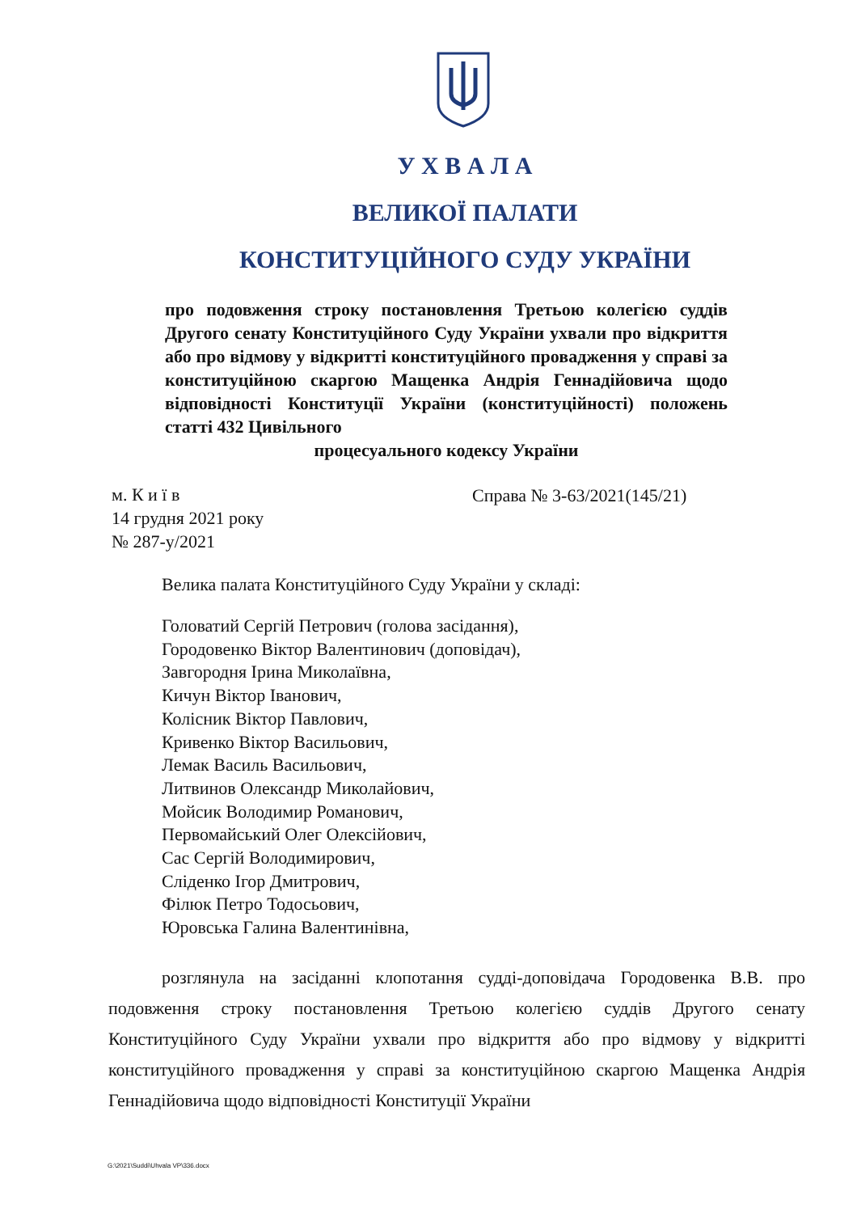У Х В А Л А
ВЕЛИКОЇ ПАЛАТИ
КОНСТИТУЦІЙНОГО СУДУ УКРАЇНИ
про подовження строку постановлення Третьою колегією суддів Другого сенату Конституційного Суду України ухвали про відкриття або про відмову у відкритті конституційного провадження у справі за конституційною скаргою Мащенка Андрія Геннадійовича щодо відповідності Конституції України (конституційності) положень статті 432 Цивільного
процесуального кодексу України
м. К и ї в
14 грудня 2021 року
№ 287-у/2021
Справа № 3-63/2021(145/21)
Велика палата Конституційного Суду України у складі:
Головатий Сергій Петрович (голова засідання),
Городовенко Віктор Валентинович (доповідач),
Завгородня Ірина Миколаївна,
Кичун Віктор Іванович,
Колісник Віктор Павлович,
Кривенко Віктор Васильович,
Лемак Василь Васильович,
Литвинов Олександр Миколайович,
Мойсик Володимир Романович,
Первомайський Олег Олексійович,
Сас Сергій Володимирович,
Сліденко Ігор Дмитрович,
Філюк Петро Тодосьович,
Юровська Галина Валентинівна,
розглянула на засіданні клопотання судді-доповідача Городовенка В.В. про подовження строку постановлення Третьою колегією суддів Другого сенату Конституційного Суду України ухвали про відкриття або про відмову у відкритті конституційного провадження у справі за конституційною скаргою Мащенка Андрія Геннадійовича щодо відповідності Конституції України
G:\2021\Suddi\Uhvala VP\336.docx